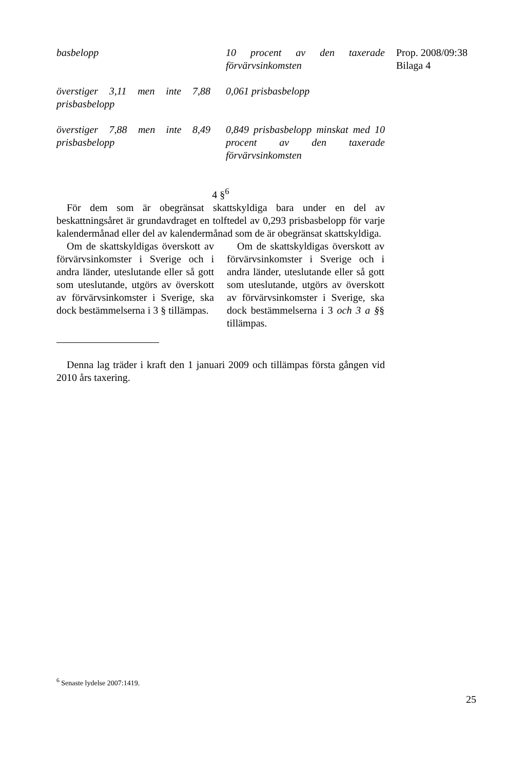| basbelopp | 10 procent av den taxerade förvärvsinkomsten |
| överstiger 3,11 men inte 7,88 prisbasbelopp | 0,061 prisbasbelopp |
| överstiger 7,88 men inte 8,49 prisbasbelopp | 0,849 prisbasbelopp minskat med 10 procent av den taxerade förvärvsinkomsten |
4 §<sup>6</sup>
För dem som är obegränsat skattskyldiga bara under en del av beskattningsåret är grundavdraget en tolftedel av 0,293 prisbasbelopp för varje kalendermånad eller del av kalendermånad som de är obegränsat skattskyldiga.
Om de skattskyldigas överskott av förvärvsinkomster i Sverige och i andra länder, uteslutande eller så gott som uteslutande, utgörs av överskott av förvärvsinkomster i Sverige, ska dock bestämmelserna i 3 § tillämpas.
Om de skattskyldigas överskott av förvärvsinkomster i Sverige och i andra länder, uteslutande eller så gott som uteslutande, utgörs av överskott av förvärvsinkomster i Sverige, ska dock bestämmelserna i 3 och 3 a §§ tillämpas.
Denna lag träder i kraft den 1 januari 2009 och tillämpas första gången vid 2010 års taxering.
Prop. 2008/09:38
Bilaga 4
<sup>6</sup> Senaste lydelse 2007:1419.
25